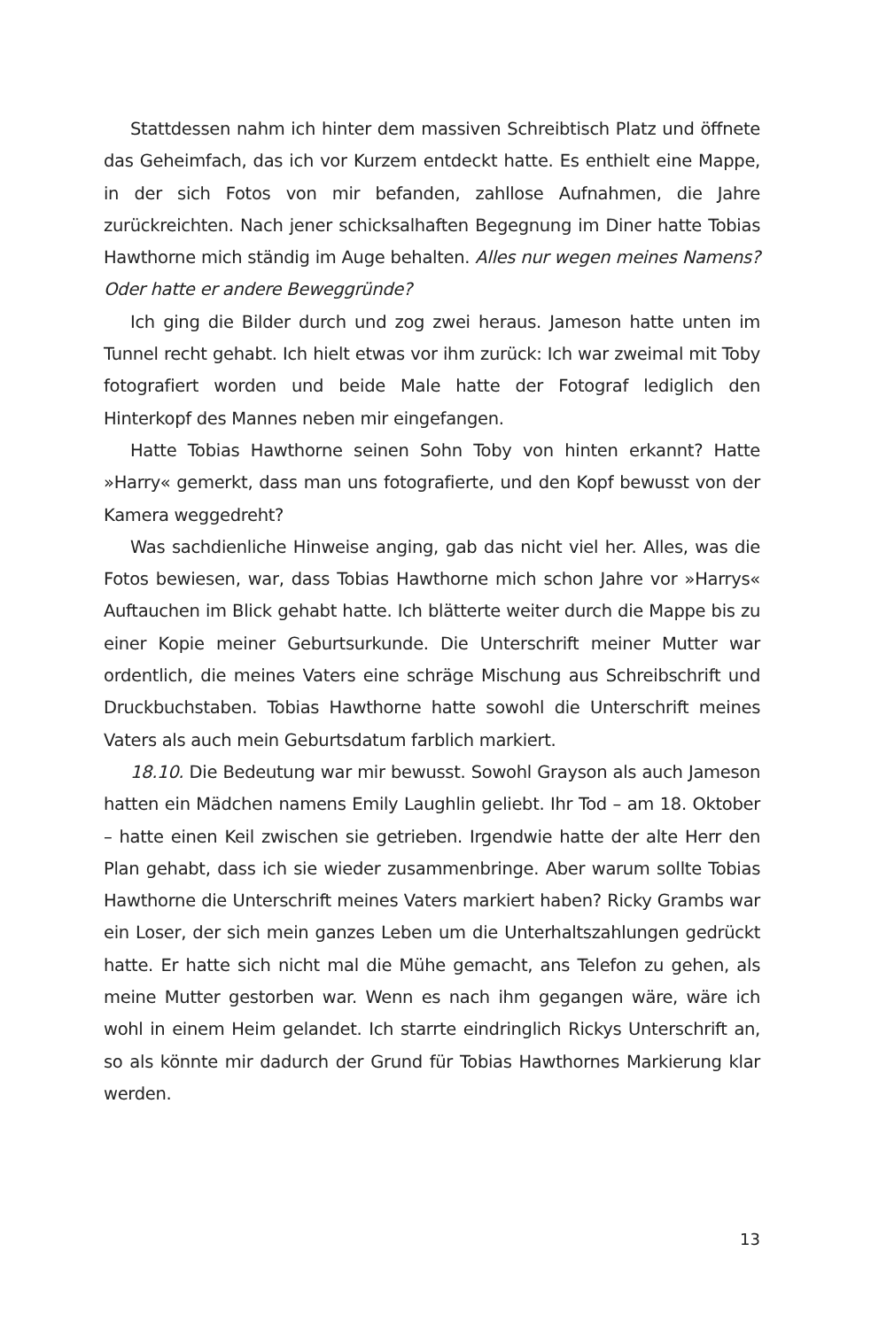Stattdessen nahm ich hinter dem massiven Schreibtisch Platz und öffnete das Geheimfach, das ich vor Kurzem entdeckt hatte. Es enthielt eine Mappe, in der sich Fotos von mir befanden, zahllose Aufnahmen, die Jahre zurückreichten. Nach jener schicksalhaften Begegnung im Diner hatte Tobias Hawthorne mich ständig im Auge behalten. Alles nur wegen meines Namens? Oder hatte er andere Beweggründe?
Ich ging die Bilder durch und zog zwei heraus. Jameson hatte unten im Tunnel recht gehabt. Ich hielt etwas vor ihm zurück: Ich war zweimal mit Toby fotografiert worden und beide Male hatte der Fotograf lediglich den Hinterkopf des Mannes neben mir eingefangen.
Hatte Tobias Hawthorne seinen Sohn Toby von hinten erkannt? Hatte »Harry« gemerkt, dass man uns fotografierte, und den Kopf bewusst von der Kamera weggedreht?
Was sachdienliche Hinweise anging, gab das nicht viel her. Alles, was die Fotos bewiesen, war, dass Tobias Hawthorne mich schon Jahre vor »Harrys« Auftauchen im Blick gehabt hatte. Ich blätterte weiter durch die Mappe bis zu einer Kopie meiner Geburtsurkunde. Die Unterschrift meiner Mutter war ordentlich, die meines Vaters eine schräge Mischung aus Schreibschrift und Druckbuchstaben. Tobias Hawthorne hatte sowohl die Unterschrift meines Vaters als auch mein Geburtsdatum farblich markiert.
18.10. Die Bedeutung war mir bewusst. Sowohl Grayson als auch Jameson hatten ein Mädchen namens Emily Laughlin geliebt. Ihr Tod – am 18. Oktober – hatte einen Keil zwischen sie getrieben. Irgendwie hatte der alte Herr den Plan gehabt, dass ich sie wieder zusammenbringe. Aber warum sollte Tobias Hawthorne die Unterschrift meines Vaters markiert haben? Ricky Grambs war ein Loser, der sich mein ganzes Leben um die Unterhaltszahlungen gedrückt hatte. Er hatte sich nicht mal die Mühe gemacht, ans Telefon zu gehen, als meine Mutter gestorben war. Wenn es nach ihm gegangen wäre, wäre ich wohl in einem Heim gelandet. Ich starrte eindringlich Rickys Unterschrift an, so als könnte mir dadurch der Grund für Tobias Hawthornes Markierung klar werden.
13